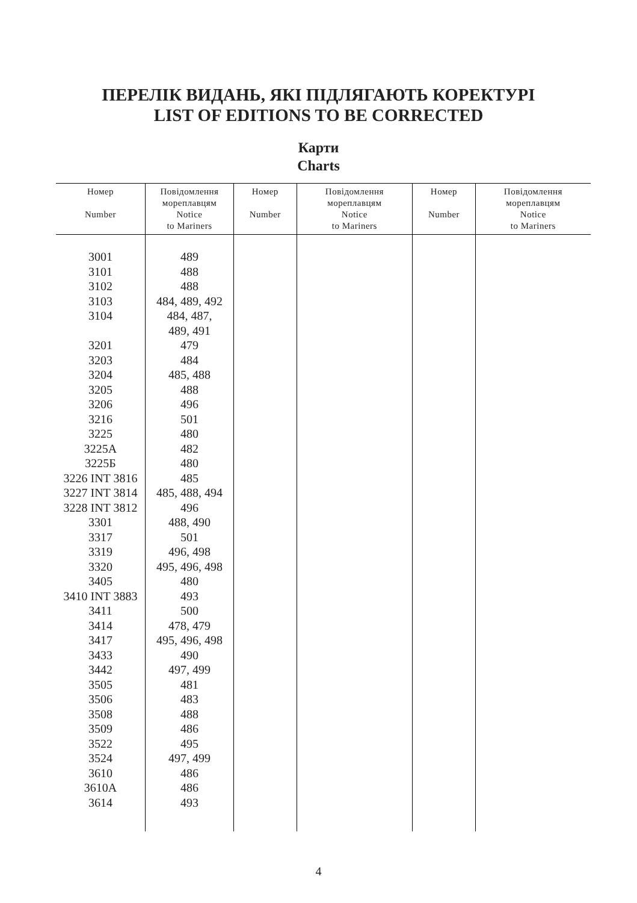ПЕРЕЛІК ВИДАНЬ, ЯКІ ПІДЛЯГАЮТЬ КОРЕКТУРІ
LIST OF EDITIONS TO BE CORRECTED
Карти
Charts
| Номер Number | Повідомлення мореплавцям Notice to Mariners | Номер Number | Повідомлення мореплавцям Notice to Mariners | Номер Number | Повідомлення мореплавцям Notice to Mariners |
| --- | --- | --- | --- | --- | --- |
| 3001 3101 3102 3103 3104 3201 3203 3204 3205 3206 3216 3225 3225А 3225Б 3226 INT 3816 3227 INT 3814 3228 INT 3812 3301 3317 3319 3320 3405 3410 INT 3883 3411 3414 3417 3433 3442 3505 3506 3508 3509 3522 3524 3610 3610А 3614 | 489 488 488 484, 489, 492 484, 487, 489, 491 479 484 485, 488 488 496 501 480 482 480 485 485, 488, 494 496 488, 490 501 496, 498 495, 496, 498 480 493 500 478, 479 495, 496, 498 490 497, 499 481 483 488 486 495 497, 499 486 486 493 | | | | |
4